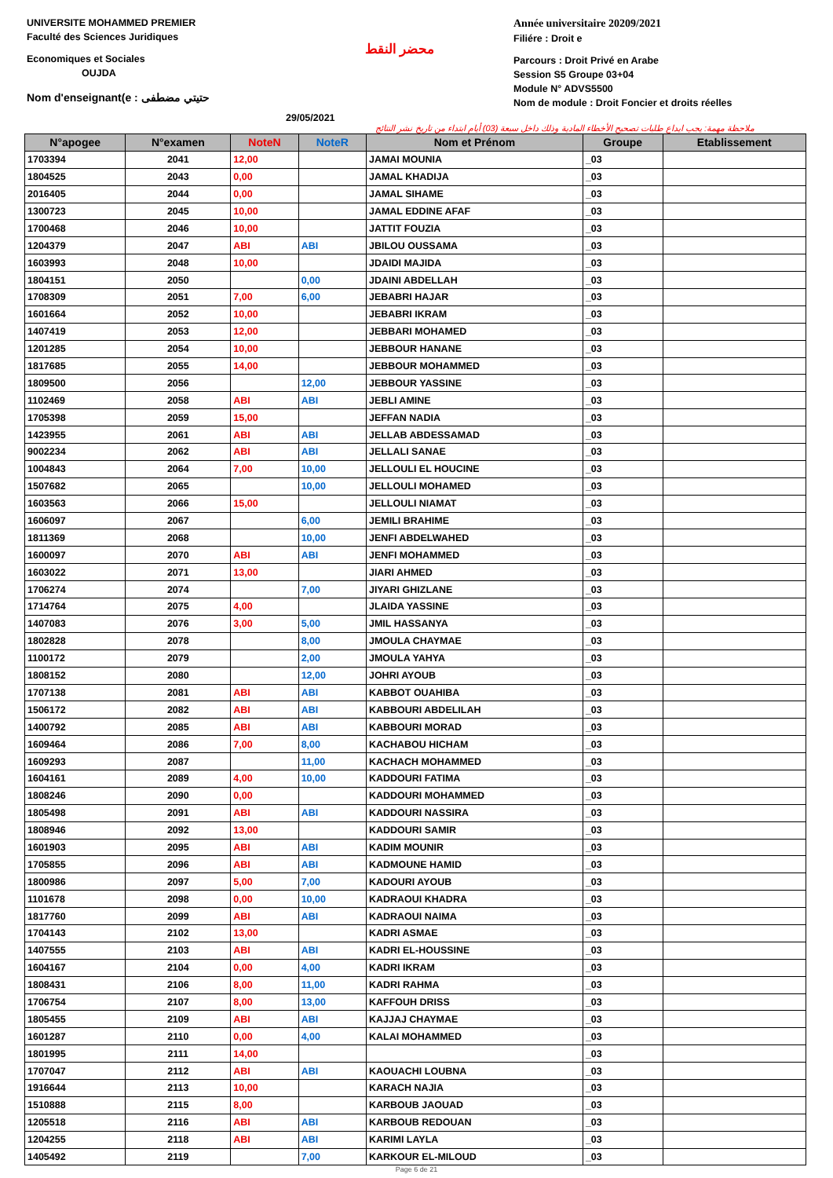UNIVERSITE MOHAMMED PREMIER
Faculté des Sciences Juridiques
Economiques et Sociales
OUJDA
Nom d'enseignant(e : حتيتي مضطفى
محضر النقط
29/05/2021
Année universitaire 20209/2021
Filiére : Droit e
Parcours : Droit Privé en Arabe
Session S5 Groupe 03+04
Module N° ADVS5500
Nom de module : Droit Foncier et droits réelles
ملاحظة مهمة: يجب ايداع طلبات تصحيح الأخطاء المادية وذلك داخل سبعة (03) أيام ابتداء من تاريخ نشر النتائج
| N°apogee | N°examen | NoteN | NoteR | Nom et Prénom | Groupe | Etablissement |
| --- | --- | --- | --- | --- | --- | --- |
| 1703394 | 2041 | 12,00 | | JAMAI MOUNIA | _03 | |
| 1804525 | 2043 | 0,00 | | JAMAL KHADIJA | _03 | |
| 2016405 | 2044 | 0,00 | | JAMAL SIHAME | _03 | |
| 1300723 | 2045 | 10,00 | | JAMAL EDDINE AFAF | _03 | |
| 1700468 | 2046 | 10,00 | | JATTIT FOUZIA | _03 | |
| 1204379 | 2047 | ABI | ABI | JBILOU OUSSAMA | _03 | |
| 1603993 | 2048 | 10,00 | | JDAIDI MAJIDA | _03 | |
| 1804151 | 2050 | | 0,00 | JDAINI ABDELLAH | _03 | |
| 1708309 | 2051 | 7,00 | 6,00 | JEBABRI HAJAR | _03 | |
| 1601664 | 2052 | 10,00 | | JEBABRI IKRAM | _03 | |
| 1407419 | 2053 | 12,00 | | JEBBARI MOHAMED | _03 | |
| 1201285 | 2054 | 10,00 | | JEBBOUR HANANE | _03 | |
| 1817685 | 2055 | 14,00 | | JEBBOUR MOHAMMED | _03 | |
| 1809500 | 2056 | | 12,00 | JEBBOUR YASSINE | _03 | |
| 1102469 | 2058 | ABI | ABI | JEBLI AMINE | _03 | |
| 1705398 | 2059 | 15,00 | | JEFFAN NADIA | _03 | |
| 1423955 | 2061 | ABI | ABI | JELLAB ABDESSAMAD | _03 | |
| 9002234 | 2062 | ABI | ABI | JELLALI SANAE | _03 | |
| 1004843 | 2064 | 7,00 | 10,00 | JELLOULI EL HOUCINE | _03 | |
| 1507682 | 2065 | | 10,00 | JELLOULI MOHAMED | _03 | |
| 1603563 | 2066 | 15,00 | | JELLOULI NIAMAT | _03 | |
| 1606097 | 2067 | | 6,00 | JEMILI BRAHIME | _03 | |
| 1811369 | 2068 | | 10,00 | JENFI ABDELWAHED | _03 | |
| 1600097 | 2070 | ABI | ABI | JENFI MOHAMMED | _03 | |
| 1603022 | 2071 | 13,00 | | JIARI AHMED | _03 | |
| 1706274 | 2074 | | 7,00 | JIYARI GHIZLANE | _03 | |
| 1714764 | 2075 | 4,00 | | JLAIDA YASSINE | _03 | |
| 1407083 | 2076 | 3,00 | 5,00 | JMIL HASSANYA | _03 | |
| 1802828 | 2078 | | 8,00 | JMOULA CHAYMAE | _03 | |
| 1100172 | 2079 | | 2,00 | JMOULA YAHYA | _03 | |
| 1808152 | 2080 | | 12,00 | JOHRI AYOUB | _03 | |
| 1707138 | 2081 | ABI | ABI | KABBOT OUAHIBA | _03 | |
| 1506172 | 2082 | ABI | ABI | KABBOURI ABDELILAH | _03 | |
| 1400792 | 2085 | ABI | ABI | KABBOURI MORAD | _03 | |
| 1609464 | 2086 | 7,00 | 8,00 | KACHABOU HICHAM | _03 | |
| 1609293 | 2087 | | 11,00 | KACHACH MOHAMMED | _03 | |
| 1604161 | 2089 | 4,00 | 10,00 | KADDOURI FATIMA | _03 | |
| 1808246 | 2090 | 0,00 | | KADDOURI MOHAMMED | _03 | |
| 1805498 | 2091 | ABI | ABI | KADDOURI NASSIRA | _03 | |
| 1808946 | 2092 | 13,00 | | KADDOURI SAMIR | _03 | |
| 1601903 | 2095 | ABI | ABI | KADIM MOUNIR | _03 | |
| 1705855 | 2096 | ABI | ABI | KADMOUNE HAMID | _03 | |
| 1800986 | 2097 | 5,00 | 7,00 | KADOURI AYOUB | _03 | |
| 1101678 | 2098 | 0,00 | 10,00 | KADRAOUI KHADRA | _03 | |
| 1817760 | 2099 | ABI | ABI | KADRAOUI NAIMA | _03 | |
| 1704143 | 2102 | 13,00 | | KADRI ASMAE | _03 | |
| 1407555 | 2103 | ABI | ABI | KADRI EL-HOUSSINE | _03 | |
| 1604167 | 2104 | 0,00 | 4,00 | KADRI IKRAM | _03 | |
| 1808431 | 2106 | 8,00 | 11,00 | KADRI RAHMA | _03 | |
| 1706754 | 2107 | 8,00 | 13,00 | KAFFOUH DRISS | _03 | |
| 1805455 | 2109 | ABI | ABI | KAJJAJ CHAYMAE | _03 | |
| 1601287 | 2110 | 0,00 | 4,00 | KALAI MOHAMMED | _03 | |
| 1801995 | 2111 | 14,00 | | | _03 | |
| 1707047 | 2112 | ABI | ABI | KAOUACHI LOUBNA | _03 | |
| 1916644 | 2113 | 10,00 | | KARACH NAJIA | _03 | |
| 1510888 | 2115 | 8,00 | | KARBOUB JAOUAD | _03 | |
| 1205518 | 2116 | ABI | ABI | KARBOUB REDOUAN | _03 | |
| 1204255 | 2118 | ABI | ABI | KARIMI LAYLA | _03 | |
| 1405492 | 2119 | | 7,00 | KARKOUR EL-MILOUD | _03 | |
Page 6 de 21